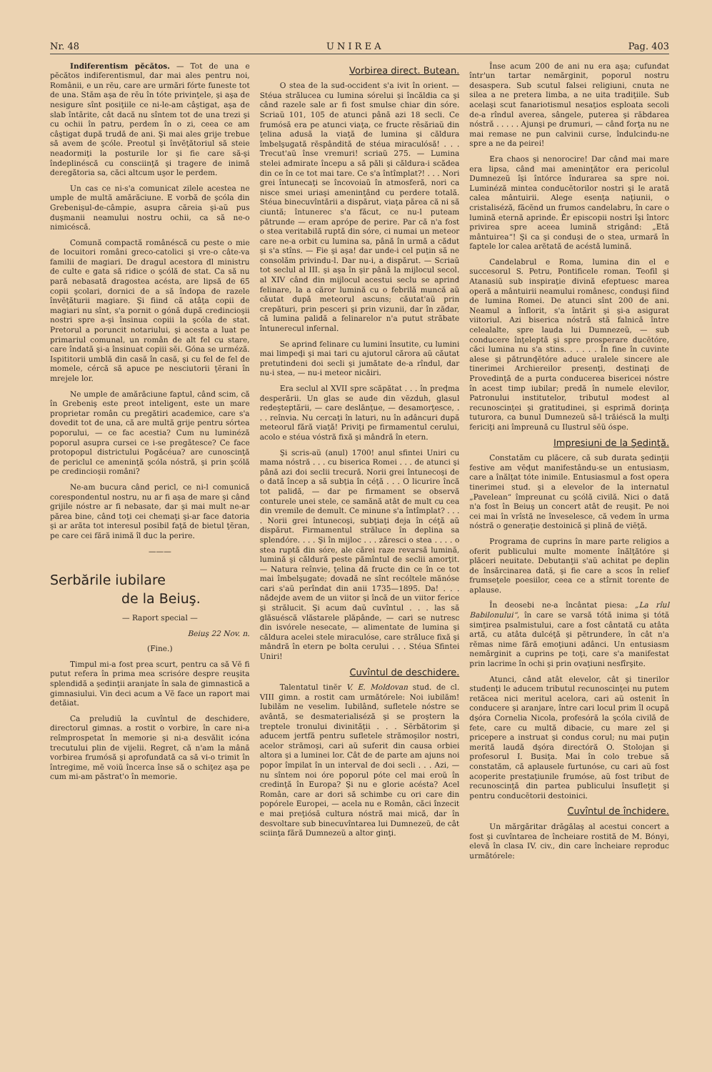Nr. 48 U N I R E A Pag. 403
Indiferentism pĕcătos. — Tot de una e pĕcătos indiferentismul, dar mai ales pentru noi, Românii, e un rĕu, care are urmări fórte funeste tot de una. Stăm aşa de rĕu în tóte privinţele, şi aşa de nesigure sînt posiţiile ce ni-le-am câştigat, aşa de slab întărite, cât dacă nu sîntem tot de una trezi şi cu ochii în patru, perdem în o zi, ceea ce am câştigat după trudă de ani. Şi mai ales grije trebue să avem de şcóle. Preotul şi învĕţătoriul să steie neadormiţi la posturile lor şi fie care să-şi îndeplinéscă cu consciinţă şi tragere de inimă deregătoria sa, căci altcum uşor le perdem.
Un cas ce ni-s'a comunicat zilele acestea ne umple de multă amărăciune. E vorbă de şcóla din Grebenişul-de-câmpie, asupra căreia şi-aŭ pus duşmanii neamului nostru ochii, ca să ne-o nimicéscă.
Comună compactă românéscă cu peste o mie de locuitori români greco-catolici şi vre-o câte-va familii de magiari. De dragul acestora dl ministru de culte e gata să ridice o şcólă de stat. Ca să nu pară nebasată dragostea acésta, are lipsă de 65 copii şcolari, dornici de a să îndopa de razele învĕţăturii magiare. Şi fiind că atâţa copii de magiari nu sînt, s'a pornit o gónă după credincioşii nostri spre a-şi însinua copiii la şcóla de stat. Pretorul a poruncit notariului, şi acesta a luat pe primariul comunal, un român de alt fel cu stare, care îndată şi-a însinuat copiii sĕi. Góna se urméză. Ispititorii umblă din casă în casă, şi cu fel de fel de momele, cércă să apuce pe nesciutorii ţĕrani în mrejele lor.
Ne umple de amărăciune faptul, când scim, că în Grebeniş este preot inteligent, este un mare proprietar român cu pregătiri academice, care s'a dovedit tot de una, că are multă grije pentru sórtea poporului, — ce fac acestia? Cum nu luminéză poporul asupra cursei ce i-se pregătesce? Ce face protopopul districtului Pogăcéua? are cunoscinţă de periclul ce ameninţă şcóla nóstră, şi prin şcólă pe credincioşii români?
Ne-am bucura când pericl, ce ni-l comunică corespondentul nostru, nu ar fi aşa de mare şi când grijile nóstre ar fi nebasate, dar şi mai mult ne-ar părea bine, când toţi cei chemaţi şi-ar face datoria şi ar arăta tot interesul posibil faţă de bietul ţĕran, pe care cei fără inimă îl duc la perire.
———
Serbările iubilare
de la Beiuş.
— Raport special —
Beiuş 22 Nov. n.
(Fine.)
Timpul mi-a fost prea scurt, pentru ca să Vĕ fi putut refera în prima mea scrisóre despre reuşita splendidă a şedinţii aranjate în sala de gimnastică a gimnasiului. Vin deci acum a Vĕ face un raport mai detăiat.
Ca preludiŭ la cuvîntul de deschidere, directorul gimnas. a rostit o vorbire, în care ni-a reîmprospetat în memorie şi ni-a desvălit icóna trecutului plin de vijelii. Regret, că n'am la mână vorbirea frumósă şi aprofundată ca să vi-o trimit în întregime, mĕ voiŭ încerca înse să o schiţez aşa pe cum mi-am păstrat'o în memorie.
Vorbirea direct. Butean.
O stea de la sud-occident s'a ivit în orient. — Stéua strălucea cu lumina sórelui şi încăldia ca şi când razele sale ar fi fost smulse chiar din sóre. Scriaŭ 101, 105 de atunci până azi 18 secli. Ce frumósă era pe atunci viaţa, ce fructe rĕsăriaŭ din ţelina adusă la viaţă de lumina şi căldura îmbelşugată rĕspândită de stéua miraculósă! . . . Trecut'aŭ înse vremuri! scriaŭ 275. — Lumina stelei admirate începu a să păli şi căldura-i scădea din ce în ce tot mai tare. Ce s'a întîmplat?! . . . Nori grei întunecaţi se încovoiaŭ în atmosferă, nori ca nisce smei uriaşi ameninţând cu perdere totală. Stéua binecuvîntării a dispărut, viaţa părea că ni să ciuntă; întunerec s'a făcut, ce nu-l puteam pătrunde — eram aprópe de perire. Par că n'a fost o stea veritabilă ruptă din sóre, ci numai un meteor care ne-a orbit cu lumina sa, până în urmă a cădut şi s'a stîns. — Fie şi aşa! dar unde-i cel puţin să ne consolăm privindu-l. Dar nu-i, a dispărut. — Scriaŭ tot seclul al III. şi aşa în şir până la mijlocul secol. al XIV când din mijlocul acestui seclu se aprind felinare, la a căror lumină cu o febrilă muncă aŭ căutat după meteorul ascuns; căutat'aŭ prin crepături, prin pesceri şi prin vizunii, dar în zădar, că lumina palidă a felinarelor n'a putut străbate întunerecul infernal.
Se aprind felinare cu lumini însutite, cu lumini mai limpeḑi şi mai tari cu ajutorul cărora aŭ căutat pretutindeni doi secli şi jumătate de-a rîndul, dar nu-i stea, — nu-i meteor nicăiri.
Era seclul al XVII spre scăpătat . . . în preḑma desperării. Un glas se aude din vĕzduh, glasul redeşteptării, — care deslănţue, — desamorţesce, . . . reînvia. Nu cercaţi în laturi, nu în adâncuri după meteorul fără viaţă! Priviţi pe firmamentul cerului, acolo e stéua vóstră fixă şi mândră în etern.
Şi scris-aŭ (anul) 1700! anul sfintei Uniri cu mama nóstră . . . cu biserica Romei . . . de atunci şi până azi doi seclii trecură. Norii grei întunecoşi de o dată încep a să subţia în céţă . . . O licurire încă tot palidă, — dar pe firmament se observă conturele unei stele, ce samănă atât de mult cu cea din vremile de demult. Ce minune s'a întîmplat? . . . . Norii grei întunecoşi, subţiaţi deja în céţă aŭ dispărut. Firmamentul străluce în deplina sa splendóre. . . . Şi în mijloc . . . zăresci o stea . . . . o stea ruptă din sóre, ale cărei raze revarsă lumină, lumină şi căldură peste pămîntul de seclii amorţit. — Natura reînvie, ţelina dă fructe din ce în ce tot mai îmbelşugate; dovadă ne sînt recóltele mănóse cari s'aŭ perîndat din anii 1735—1895. Da! . . . nădejde avem de un viitor şi încă de un viitor ferice şi strălucit. Şi acum daŭ cuvîntul . . . las să glăsuéscă vlăstarele plăpânde, — cari se nutresc din isvórele nesecate, — alimentate de lumina şi căldura acelei stele miraculóse, care străluce fixă şi mândră în etern pe bolta cerului . . . Stéua Sfintei Uniri!
Cuvîntul de deschidere.
Talentatul tinĕr V. E. Moldovan stud. de cl. VIII gimn. a rostit cam următórele: Noi iubilăm! Iubilăm ne veselim. Iubilând, sufletele nóstre se avântă, se desmaterialiséză şi se proştern la treptele tronului divinităţii . . . Sĕrbătorim şi aducem jertfă pentru sufletele strămoşilor nostri, acelor strămoşi, cari aŭ suferit din causa orbiei altora şi a luminei lor. Cât de de parte am ajuns noi popor împilat în un interval de doi secli . . . Azi, — nu sîntem noi óre poporul póte cel mai eroŭ în credinţă în Europa? Şi nu e glorie acésta? Acel Român, care ar dori să schimbe cu ori care din popórele Europei, — acela nu e Român, căci înzecit e mai preţiósă cultura nóstră mai mică, dar în desvoltare sub binecuvîntarea lui Dumnezeŭ, de cât sciinţa fără Dumnezeŭ a altor ginţi.
Înse acum 200 de ani nu era aşa; cufundat într'un tartar nemărginit, poporul nostru desaspera. Sub scutul falsei religiuni, cnuta ne silea a ne pretera limba, a ne uita tradiţiile. Sub acelaşi scut fanariotismul nesaţios esploata secoli de-a rîndul averea, sângele, puterea şi răbdarea nóstră . . . . . Ajunşi pe drumuri, — când forţa nu ne mai remase ne pun calvinii curse, îndulcindu-ne spre a ne da peirei!
Era chaos şi nenorocire! Dar când mai mare era lipsa, când mai ameninţător era pericolul Dumnezeŭ îşi întórce îndurarea sa spre noi. Luminéză mintea conducĕtorilor nostri şi le arată calea mântuirii. Alege esenţa naţiunii, o cristaliséză, făcĕnd un frumos candelabru, în care o lumină eternă aprinde. Ĕr episcopii nostri îşi întorc privirea spre aceea lumină strigând: „Etă mântuirea“! Şi ca şi conduşi de o stea, urmară în faptele lor calea arĕtată de acéstă lumină.
Candelabrul e Roma, lumina din el e succesorul S. Petru, Pontificele roman. Teofil şi Atanasiŭ sub inspiraţie divină efeptuesc marea operă a mântuirii neamului românesc, conduşi fiind de lumina Romei. De atunci sînt 200 de ani. Neamul a înflorit, s'a întărit şi şi-a asigurat viitoriul. Azi biserica nóstră stă falnică între celealalte, spre lauda lui Dumnezeŭ, — sub conducere înţeleptă şi spre prosperare ducĕtóre, căci lumina nu s'a stins. . . . . . În fine în cuvinte alese şi pătrunḑĕtóre aduce uralele sincere ale tinerimei Archiereilor presenţi, destinaţi de Provedinţă de a purta conducerea bisericei nóstre în acest timp iubilar; predă în numele elevilor, Patronului institutelor, tributul modest al recunoscinţei şi gratitudinei, şi esprimă dorinţa tuturora, ca bunul Dumnezeŭ să-l trăiéscă la mulţi fericiţi ani împreună cu Ilustrul sĕŭ óspe.
Impresiuni de la Şedinţă.
Constatăm cu plăcere, că sub durata şedinţii festive am vĕḑut manifestându-se un entusiasm, care a înălţat tóte inimile. Entusiasmul a fost opera tinerimei stud. şi a elevelor de la internatul „Pavelean“ împreunat cu şcólă civilă. Nici o dată n'a fost în Beiuş un concert atât de reuşit. Pe noi cei mai în vrîstă ne înveselesce, că vedem în urma nóstră o generaţie destoinică şi plină de viĕţă.
Programa de cuprins în mare parte religios a oferit publicului multe momente înălţătóre şi plăceri neuitate. Debutanţii s'aŭ achitat pe deplin de însărcinarea dată, şi fie care a scos în relief frumseţele poesiilor, ceea ce a stîrnit torente de aplause.
În deosebi ne-a încântat piesa: „La rîul Babilonului“, în care se varsă tótă inima şi tótă simţirea psalmistului, care a fost cântată cu atâta artă, cu atâta dulcéţă şi pĕtrundere, în cât n'a rĕmas nime fără emoţiuni adânci. Un entusiasm nemărginit a cuprins pe toţi, care s'a manifestat prin lacrime în ochi şi prin ovaţiuni nesfîrşite.
Atunci, când atât elevelor, cât şi tinerilor studenţi le aducem tributul recunoscinţei nu putem retăcea nici meritul acelora, cari aŭ ostenit în conducere şi aranjare, între cari locul prim îl ocupă dşóra Cornelia Nicola, profesóră la şcóla civilă de fete, care cu multă dibacie, cu mare zel şi pricepere a instruat şi condus corul; nu mai puţin merită laudă dşóra directóră O. Stolojan şi profesorul I. Busiţa. Mai în colo trebue să constatăm, că aplausele furtunóse, cu cari aŭ fost acoperite prestaţiunile frumóse, aŭ fost tribut de recunoscinţă din partea publicului însufleţit şi pentru conducĕtorii destoinici.
Cuvîntul de închidere.
Un mărgăritar drăgălaş al acestui concert a fost şi cuvîntarea de încheiare rostită de M. Bónyi, elevă în clasa IV. civ., din care încheiare reproduc următórele: